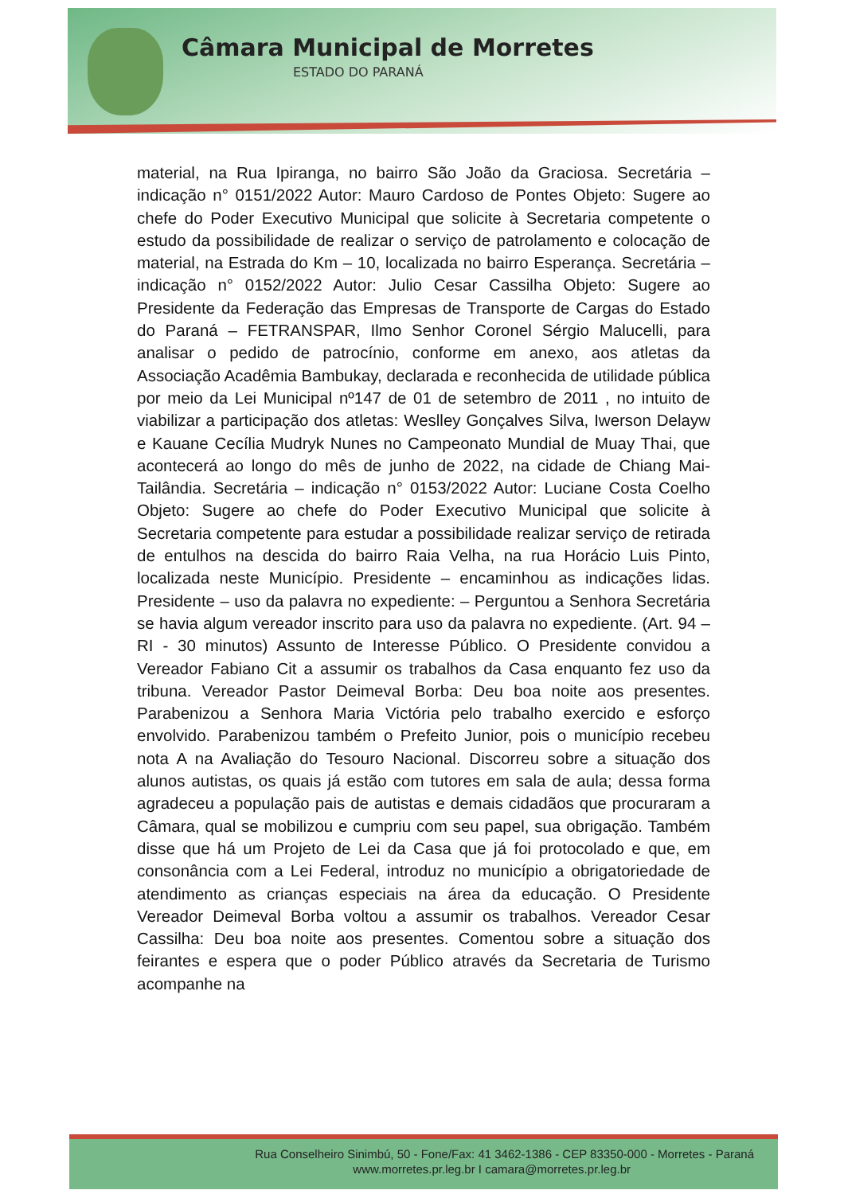Câmara Municipal de Morretes
ESTADO DO PARANÁ
material, na Rua Ipiranga, no bairro São João da Graciosa. Secretária – indicação n° 0151/2022 Autor: Mauro Cardoso de Pontes Objeto: Sugere ao chefe do Poder Executivo Municipal que solicite à Secretaria competente o estudo da possibilidade de realizar o serviço de patrolamento e colocação de material, na Estrada do Km – 10, localizada no bairro Esperança. Secretária – indicação n° 0152/2022 Autor: Julio Cesar Cassilha Objeto: Sugere ao Presidente da Federação das Empresas de Transporte de Cargas do Estado do Paraná – FETRANSPAR, Ilmo Senhor Coronel Sérgio Malucelli, para analisar o pedido de patrocínio, conforme em anexo, aos atletas da Associação Acadêmia Bambukay, declarada e reconhecida de utilidade pública por meio da Lei Municipal nº147 de 01 de setembro de 2011 , no intuito de viabilizar a participação dos atletas: Weslley Gonçalves Silva, Iwerson Delayw e Kauane Cecília Mudryk Nunes no Campeonato Mundial de Muay Thai, que acontecerá ao longo do mês de junho de 2022, na cidade de Chiang Mai-Tailândia. Secretária – indicação n° 0153/2022 Autor: Luciane Costa Coelho Objeto: Sugere ao chefe do Poder Executivo Municipal que solicite à Secretaria competente para estudar a possibilidade realizar serviço de retirada de entulhos na descida do bairro Raia Velha, na rua Horácio Luis Pinto, localizada neste Município. Presidente – encaminhou as indicações lidas. Presidente – uso da palavra no expediente: – Perguntou a Senhora Secretária se havia algum vereador inscrito para uso da palavra no expediente. (Art. 94 – RI - 30 minutos) Assunto de Interesse Público. O Presidente convidou a Vereador Fabiano Cit a assumir os trabalhos da Casa enquanto fez uso da tribuna. Vereador Pastor Deimeval Borba: Deu boa noite aos presentes. Parabenizou a Senhora Maria Victória pelo trabalho exercido e esforço envolvido. Parabenizou também o Prefeito Junior, pois o município recebeu nota A na Avaliação do Tesouro Nacional. Discorreu sobre a situação dos alunos autistas, os quais já estão com tutores em sala de aula; dessa forma agradeceu a população pais de autistas e demais cidadãos que procuraram a Câmara, qual se mobilizou e cumpriu com seu papel, sua obrigação. Também disse que há um Projeto de Lei da Casa que já foi protocolado e que, em consonância com a Lei Federal, introduz no município a obrigatoriedade de atendimento as crianças especiais na área da educação. O Presidente Vereador Deimeval Borba voltou a assumir os trabalhos. Vereador Cesar Cassilha: Deu boa noite aos presentes. Comentou sobre a situação dos feirantes e espera que o poder Público através da Secretaria de Turismo acompanhe na
Rua Conselheiro Sinimbú, 50 - Fone/Fax: 41 3462-1386 - CEP 83350-000 - Morretes - Paraná
www.morretes.pr.leg.br I camara@morretes.pr.leg.br